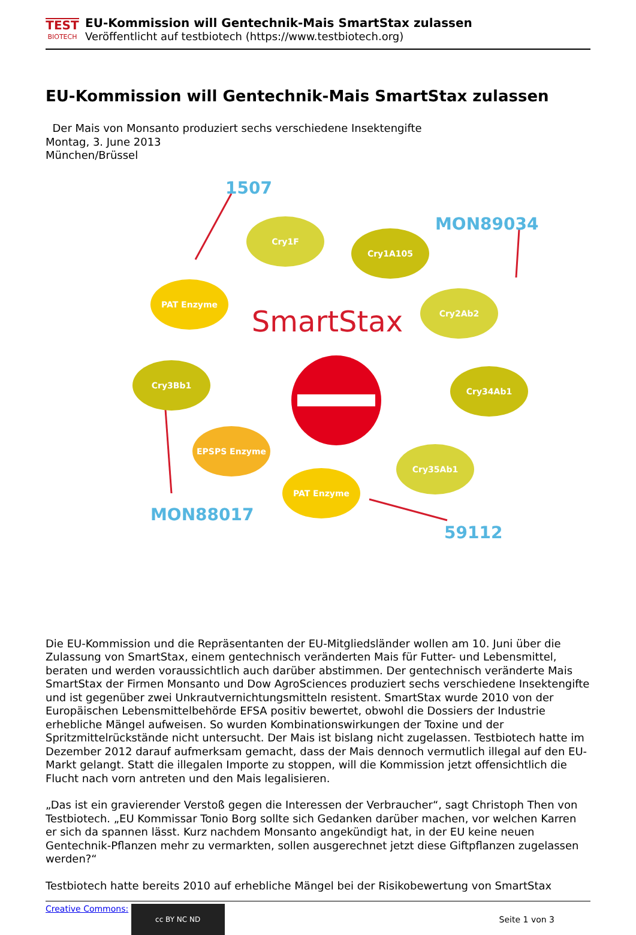TEST
BIOTECH
EU-Kommission will Gentechnik-Mais SmartStax zulassen
Veröffentlicht auf testbiotech (https://www.testbiotech.org)
EU-Kommission will Gentechnik-Mais SmartStax zulassen
Der Mais von Monsanto produziert sechs verschiedene Insektengifte
Montag, 3. June 2013
München/Brüssel
Cry1F
Cry1A105
PAT Enzyme
Cry2Ab2
Cry3Bb1
Cry34Ab1
EPSPS Enzyme
Cry35Ab1
PAT Enzyme
SmartStax
1507
MON89034
MON88017
59112
Die EU-Kommission und die Repräsentanten der EU-Mitgliedsländer wollen am 10. Juni über die Zulassung von SmartStax, einem gentechnisch veränderten Mais für Futter- und Lebensmittel, beraten und werden voraussichtlich auch darüber abstimmen. Der gentechnisch veränderte Mais SmartStax der Firmen Monsanto und Dow AgroSciences produziert sechs verschiedene Insektengifte und ist gegenüber zwei Unkrautvernichtungsmitteln resistent. SmartStax wurde 2010 von der Europäischen Lebensmittelbehörde EFSA positiv bewertet, obwohl die Dossiers der Industrie erhebliche Mängel aufweisen. So wurden Kombinationswirkungen der Toxine und der Spritzmittelrückstände nicht untersucht. Der Mais ist bislang nicht zugelassen. Testbiotech hatte im Dezember 2012 darauf aufmerksam gemacht, dass der Mais dennoch vermutlich illegal auf den EU-Markt gelangt. Statt die illegalen Importe zu stoppen, will die Kommission jetzt offensichtlich die Flucht nach vorn antreten und den Mais legalisieren.
„Das ist ein gravierender Verstoß gegen die Interessen der Verbraucher“, sagt Christoph Then von Testbiotech. „EU Kommissar Tonio Borg sollte sich Gedanken darüber machen, vor welchen Karren er sich da spannen lässt. Kurz nachdem Monsanto angekündigt hat, in der EU keine neuen Gentechnik-Pflanzen mehr zu vermarkten, sollen ausgerechnet jetzt diese Giftpflanzen zugelassen werden?“
Testbiotech hatte bereits 2010 auf erhebliche Mängel bei der Risikobewertung von SmartStax
Creative Commons: cc BY NC ND
Seite 1 von 3